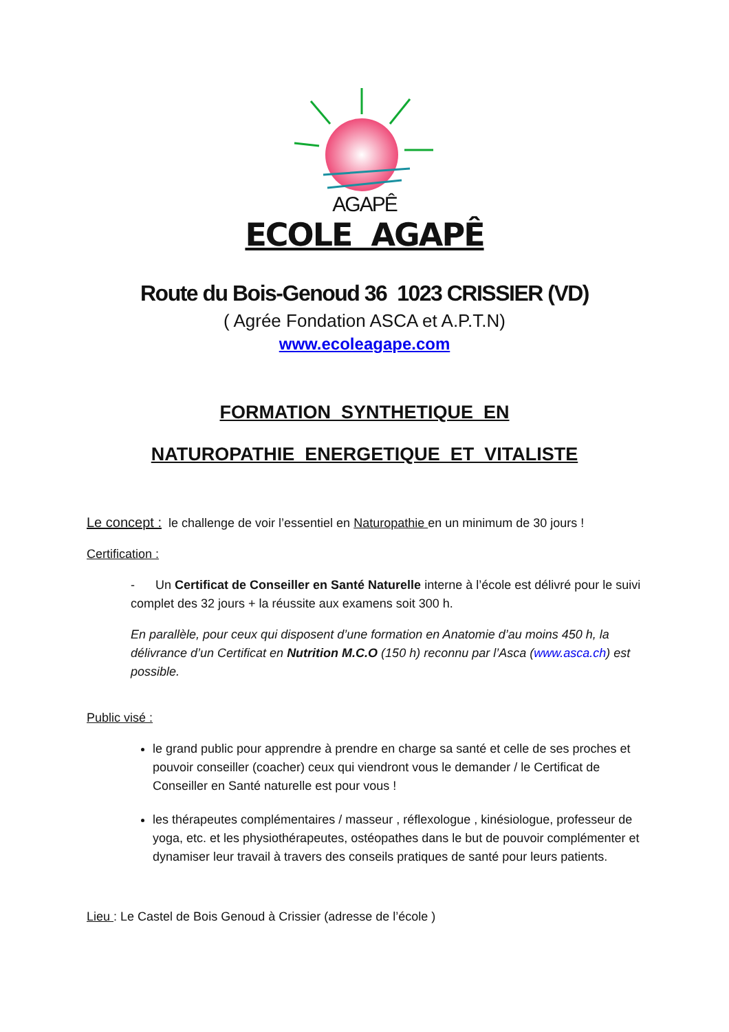AGAPÊ
ECOLE AGAPÊ
Route du Bois-Genoud 36 1023 CRISSIER (VD)
( Agrée Fondation ASCA et A.P.T.N)
www.ecoleagape.com
FORMATION SYNTHETIQUE EN
NATUROPATHIE ENERGETIQUE ET VITALISTE
Le concept : le challenge de voir l’essentiel en Naturopathie en un minimum de 30 jours !
Certification :
- Un Certificat de Conseiller en Santé Naturelle interne à l’école est délivré pour le suivi complet des 32 jours + la réussite aux examens soit 300 h.
En parallèle, pour ceux qui disposent d’une formation en Anatomie d’au moins 450 h, la délivrance d’un Certificat en Nutrition M.C.O (150 h) reconnu par l’Asca (www.asca.ch) est possible.
Public visé :
le grand public pour apprendre à prendre en charge sa santé et celle de ses proches et pouvoir conseiller (coacher) ceux qui viendront vous le demander / le Certificat de Conseiller en Santé naturelle est pour vous !
les thérapeutes complémentaires / masseur , réflexologue , kinésiologue, professeur de yoga, etc. et les physiothérapeutes, ostéopathes dans le but de pouvoir complémenter et dynamiser leur travail à travers des conseils pratiques de santé pour leurs patients.
Lieu : Le Castel de Bois Genoud à Crissier (adresse de l’école )